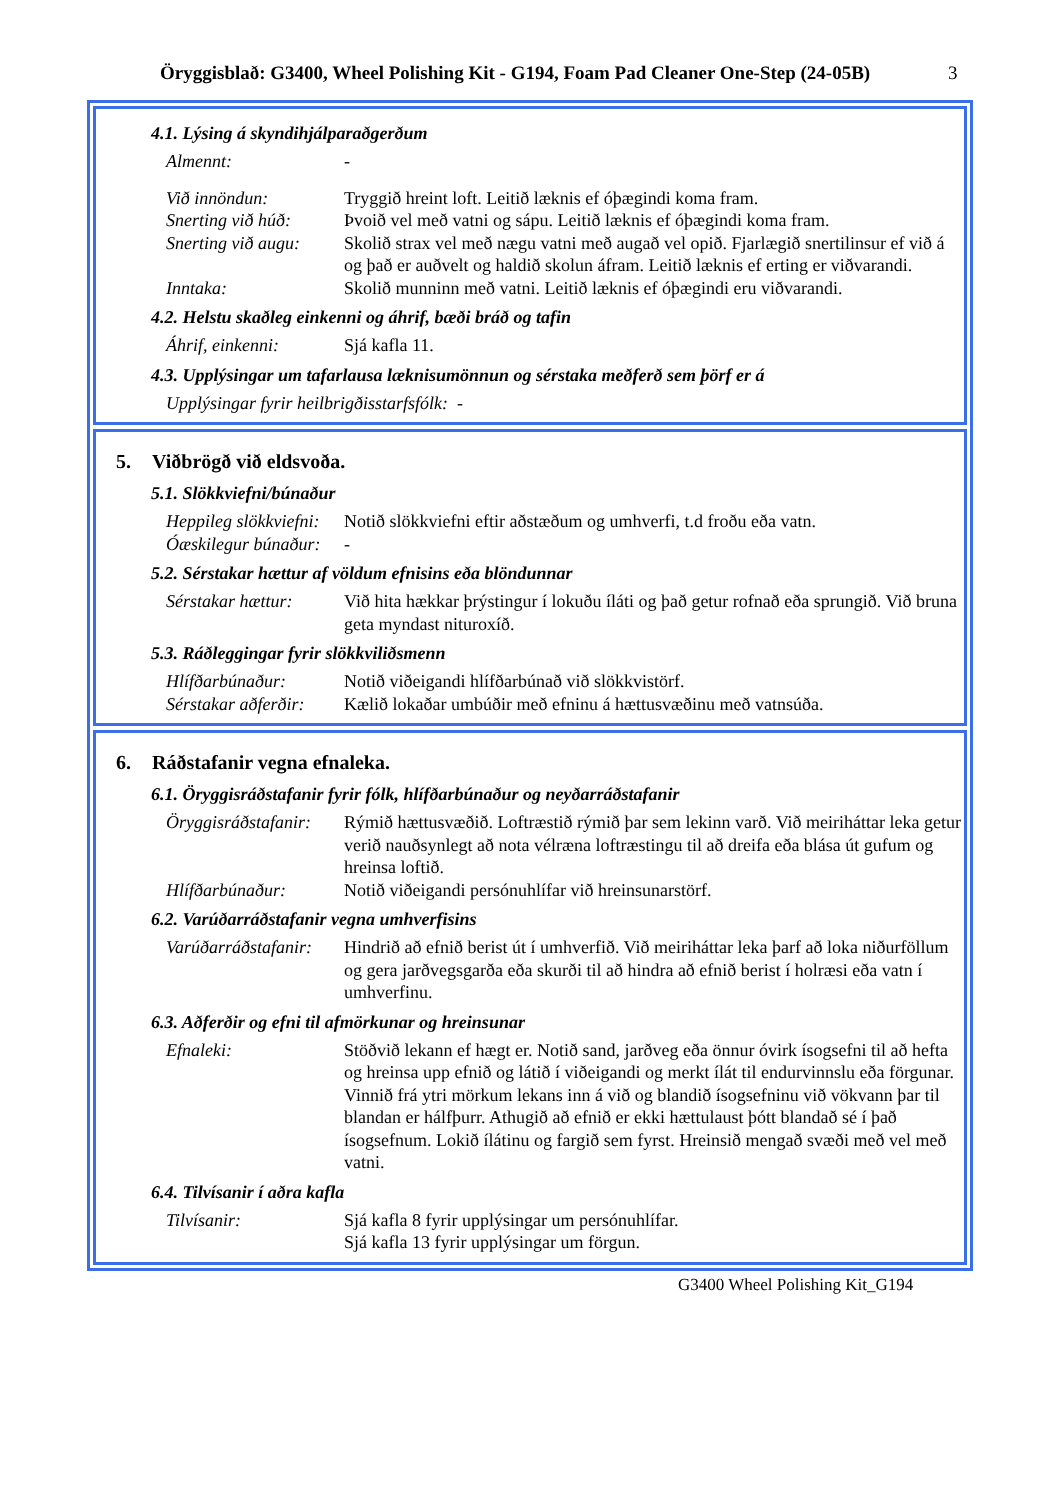Öryggisblað: G3400, Wheel Polishing Kit - G194, Foam Pad Cleaner One-Step (24-05B)
3
4.1. Lýsing á skyndihjálparaðgerðum
Almennt: -
Við innöndun: Tryggið hreint loft. Leitið læknis ef óþægindi koma fram.
Snerting við húð:
Þvoið vel með vatni og sápu. Leitið læknis ef óþægindi koma fram.
Snerting við augu:
Skolið strax vel með nægu vatni með augað vel opið. Fjarlægið snertilinsur ef við á og það er auðvelt og haldið skolun áfram. Leitið læknis ef erting er viðvarandi.
Inntaka: Skolið munninn með vatni. Leitið læknis ef óþægindi eru viðvarandi.
4.2. Helstu skaðleg einkenni og áhrif, bæði bráð og tafin
Áhrif, einkenni: Sjá kafla 11.
4.3. Upplýsingar um tafarlausa læknisumönnun og sérstaka meðferð sem þörf er á
Upplýsingar fyrir heilbrigðisstarfsfólk: -
5. Viðbrögð við eldsvoða.
5.1. Slökkviefni/búnaður
Heppileg slökkviefni:
Notið slökkviefni eftir aðstæðum og umhverfi, t.d froðu eða vatn.
Óæskilegur búnaður:
-
5.2. Sérstakar hættur af völdum efnisins eða blöndunnar
Sérstakar hættur:
Við hita hækkar þrýstingur í lokuðu íláti og það getur rofnað eða sprungið. Við bruna geta myndast nituroxíð.
5.3. Ráðleggingar fyrir slökkviliðsmenn
Hlífðarbúnaður: Notið viðeigandi hlífðarbúnað við slökkvistörf.
Sérstakar aðferðir:
Kælið lokaðar umbúðir með efninu á hættusvæðinu með vatnsúða.
6. Ráðstafanir vegna efnaleka.
6.1. Öryggisráðstafanir fyrir fólk, hlífðarbúnaður og neyðarráðstafanir
Öryggisráðstafanir:
Rýmið hættusvæðið. Loftræstið rýmið þar sem lekinn varð. Við meiriháttar leka getur verið nauðsynlegt að nota vélræna loftræstingu til að dreifa eða blása út gufum og hreinsa loftið.
Hlífðarbúnaður: Notið viðeigandi persónuhlífar við hreinsunarstörf.
6.2. Varúðarráðstafanir vegna umhverfisins
Varúðarráðstafanir:
Hindrið að efnið berist út í umhverfið. Við meiriháttar leka þarf að loka niðurföllum og gera jarðvegsgarða eða skurði til að hindra að efnið berist í holræsi eða vatn í umhverfinu.
6.3. Aðferðir og efni til afmörkunar og hreinsunar
Efnaleki: Stöðvið lekann ef hægt er. Notið sand, jarðveg eða önnur óvirk ísogsefni til að hefta og hreinsa upp efnið og látið í viðeigandi og merkt ílát til endurvinnslu eða förgunar. Vinnið frá ytri mörkum lekans inn á við og blandið ísogsefninu við vökvann þar til blandan er hálfþurr. Athugið að efnið er ekki hættulaust þótt blandað sé í það ísogsefnum. Lokið ílátinu og fargið sem fyrst. Hreinsið mengað svæði með vel með vatni.
6.4. Tilvísanir í aðra kafla
Tilvísanir: Sjá kafla 8 fyrir upplýsingar um persónuhlífar.
Sjá kafla 13 fyrir upplýsingar um förgun.
G3400 Wheel Polishing Kit_G194